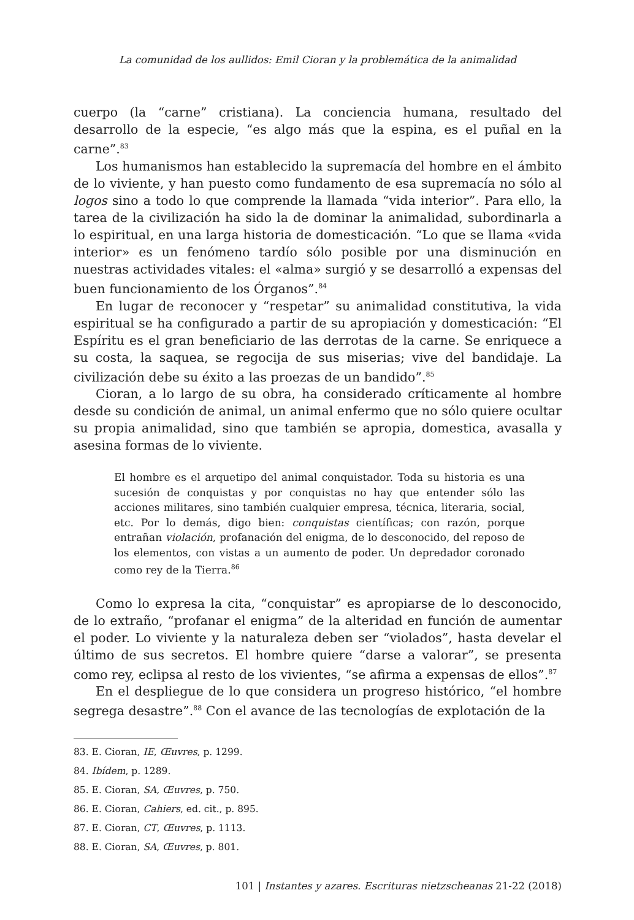La comunidad de los aullidos: Emil Cioran y la problemática de la animalidad
cuerpo (la “carne” cristiana). La conciencia humana, resultado del desarrollo de la especie, “es algo más que la espina, es el puñal en la carne”.<sup>83</sup>
Los humanismos han establecido la supremacía del hombre en el ámbito de lo viviente, y han puesto como fundamento de esa supremacía no sólo al logos sino a todo lo que comprende la llamada “vida interior”. Para ello, la tarea de la civilización ha sido la de dominar la animalidad, subordinarla a lo espiritual, en una larga historia de domesticación. “Lo que se llama «vida interior» es un fenómeno tardío sólo posible por una disminución en nuestras actividades vitales: el «alma» surgió y se desarrolló a expensas del buen funcionamiento de los Órganos”.<sup>84</sup>
En lugar de reconocer y “respetar” su animalidad constitutiva, la vida espiritual se ha configurado a partir de su apropiación y domesticación: “El Espíritu es el gran beneficiario de las derrotas de la carne. Se enriquece a su costa, la saquea, se regocija de sus miserias; vive del bandidaje. La civilización debe su éxito a las proezas de un bandido”.<sup>85</sup>
Cioran, a lo largo de su obra, ha considerado críticamente al hombre desde su condición de animal, un animal enfermo que no sólo quiere ocultar su propia animalidad, sino que también se apropia, domestica, avasalla y asesina formas de lo viviente.
El hombre es el arquetipo del animal conquistador. Toda su historia es una sucesión de conquistas y por conquistas no hay que entender sólo las acciones militares, sino también cualquier empresa, técnica, literaria, social, etc. Por lo demás, digo bien: conquistas científicas; con razón, porque entrañan violación, profanación del enigma, de lo desconocido, del reposo de los elementos, con vistas a un aumento de poder. Un depredador coronado como rey de la Tierra.<sup>86</sup>
Como lo expresa la cita, “conquistar” es apropiarse de lo desconocido, de lo extraño, “profanar el enigma” de la alteridad en función de aumentar el poder. Lo viviente y la naturaleza deben ser “violados”, hasta develar el último de sus secretos. El hombre quiere “darse a valorar”, se presenta como rey, eclipsa al resto de los vivientes, “se afirma a expensas de ellos”.<sup>87</sup>
En el despliegue de lo que considera un progreso histórico, “el hombre segrega desastre”.<sup>88</sup> Con el avance de las tecnologías de explotación de la
83. E. Cioran, IE, Œuvres, p. 1299.
84. Ibídem, p. 1289.
85. E. Cioran, SA, Œuvres, p. 750.
86. E. Cioran, Cahiers, ed. cit., p. 895.
87. E. Cioran, CT, Œuvres, p. 1113.
88. E. Cioran, SA, Œuvres, p. 801.
101 | Instantes y azares. Escrituras nietzscheanas 21-22 (2018)